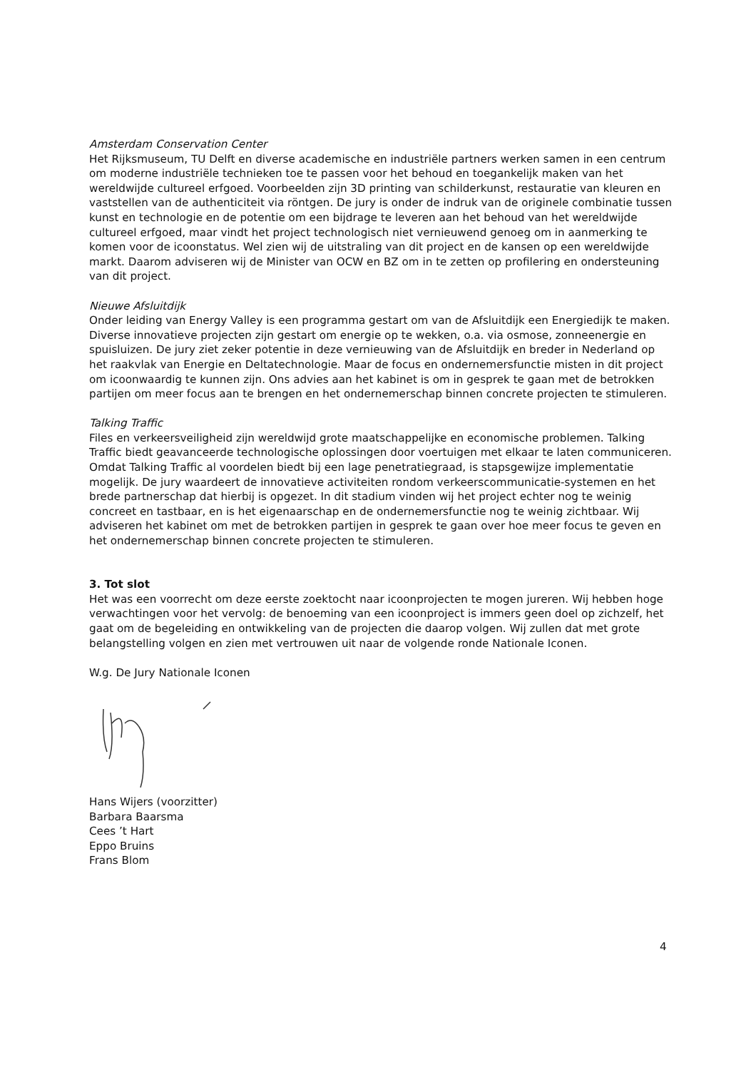Amsterdam Conservation Center
Het Rijksmuseum, TU Delft en diverse academische en industriële partners werken samen in een centrum om moderne industriële technieken toe te passen voor het behoud en toegankelijk maken van het wereldwijde cultureel erfgoed. Voorbeelden zijn 3D printing van schilderkunst, restauratie van kleuren en vaststellen van de authenticiteit via röntgen. De jury is onder de indruk van de originele combinatie tussen kunst en technologie en de potentie om een bijdrage te leveren aan het behoud van het wereldwijde cultureel erfgoed, maar vindt het project technologisch niet vernieuwend genoeg om in aanmerking te komen voor de icoonstatus. Wel zien wij de uitstraling van dit project en de kansen op een wereldwijde markt. Daarom adviseren wij de Minister van OCW en BZ om in te zetten op profilering en ondersteuning van dit project.
Nieuwe Afsluitdijk
Onder leiding van Energy Valley is een programma gestart om van de Afsluitdijk een Energiedijk te maken. Diverse innovatieve projecten zijn gestart om energie op te wekken, o.a. via osmose, zonneenergie en spuisluizen. De jury ziet zeker potentie in deze vernieuwing van de Afsluitdijk en breder in Nederland op het raakvlak van Energie en Deltatechnologie. Maar de focus en ondernemersfunctie misten in dit project om icoonwaardig te kunnen zijn. Ons advies aan het kabinet is om in gesprek te gaan met de betrokken partijen om meer focus aan te brengen en het ondernemerschap binnen concrete projecten te stimuleren.
Talking Traffic
Files en verkeersveiligheid zijn wereldwijd grote maatschappelijke en economische problemen. Talking Traffic biedt geavanceerde technologische oplossingen door voertuigen met elkaar te laten communiceren. Omdat Talking Traffic al voordelen biedt bij een lage penetratiegraad, is stapsgewijze implementatie mogelijk. De jury waardeert de innovatieve activiteiten rondom verkeerscommunicatie-systemen en het brede partnerschap dat hierbij is opgezet. In dit stadium vinden wij het project echter nog te weinig concreet en tastbaar, en is het eigenaarschap en de ondernemersfunctie nog te weinig zichtbaar. Wij adviseren het kabinet om met de betrokken partijen in gesprek te gaan over hoe meer focus te geven en het ondernemerschap binnen concrete projecten te stimuleren.
3. Tot slot
Het was een voorrecht om deze eerste zoektocht naar icoonprojecten te mogen jureren. Wij hebben hoge verwachtingen voor het vervolg: de benoeming van een icoonproject is immers geen doel op zichzelf, het gaat om de begeleiding en ontwikkeling van de projecten die daarop volgen. Wij zullen dat met grote belangstelling volgen en zien met vertrouwen uit naar de volgende ronde Nationale Iconen.
W.g. De Jury Nationale Iconen
Hans Wijers (voorzitter)
Barbara Baarsma
Cees ’t Hart
Eppo Bruins
Frans Blom
4